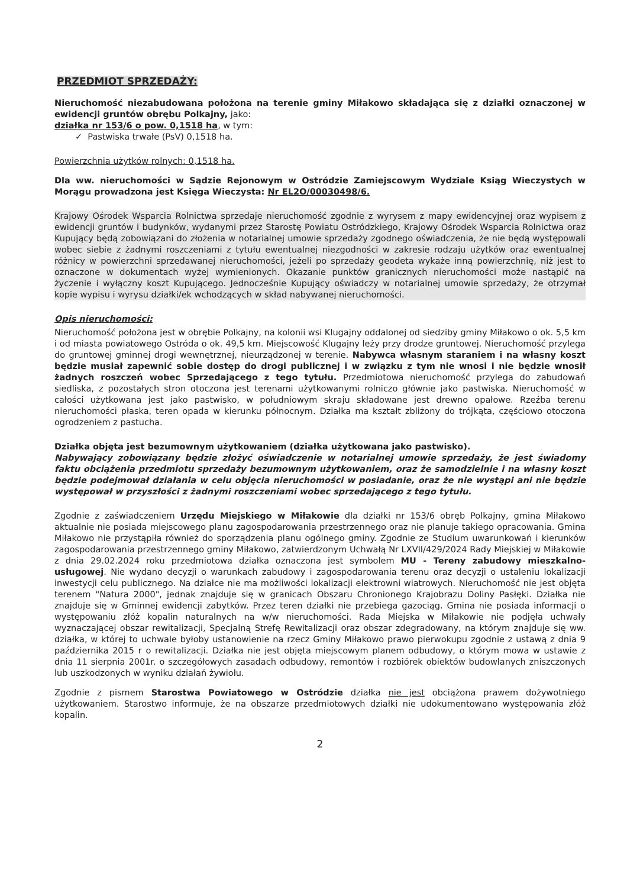PRZEDMIOT SPRZEDAŻY:
Nieruchomość niezabudowana położona na terenie gminy Miłakowo składająca się z działki oznaczonej w ewidencji gruntów obrębu Polkajny, jako:
działka nr 153/6 o pow. 0,1518 ha, w tym:
✓ Pastwiska trwałe (PsV) 0,1518 ha.
Powierzchnia użytków rolnych: 0,1518 ha.
Dla ww. nieruchomości w Sądzie Rejonowym w Ostródzie Zamiejscowym Wydziale Ksiąg Wieczystych w Morągu prowadzona jest Księga Wieczysta: Nr EL2O/00030498/6.
Krajowy Ośrodek Wsparcia Rolnictwa sprzedaje nieruchomość zgodnie z wyrysem z mapy ewidencyjnej oraz wypisem z ewidencji gruntów i budynków, wydanymi przez Starostę Powiatu Ostródzkiego, Krajowy Ośrodek Wsparcia Rolnictwa oraz Kupujący będą zobowiązani do złożenia w notarialnej umowie sprzedaży zgodnego oświadczenia, że nie będą występowali wobec siebie z żadnymi roszczeniami z tytułu ewentualnej niezgodności w zakresie rodzaju użytków oraz ewentualnej różnicy w powierzchni sprzedawanej nieruchomości, jeżeli po sprzedaży geodeta wykaże inną powierzchnię, niż jest to oznaczone w dokumentach wyżej wymienionych. Okazanie punktów granicznych nieruchomości może nastąpić na życzenie i wyłączny koszt Kupującego. Jednocześnie Kupujący oświadczy w notarialnej umowie sprzedaży, że otrzymał kopie wypisu i wyrysu działki/ek wchodzących w skład nabywanej nieruchomości.
Opis nieruchomości:
Nieruchomość położona jest w obrębie Polkajny, na kolonii wsi Klugajny oddalonej od siedziby gminy Miłakowo o ok. 5,5 km i od miasta powiatowego Ostróda o ok. 49,5 km. Miejscowość Klugajny leży przy drodze gruntowej. Nieruchomość przylega do gruntowej gminnej drogi wewnętrznej, nieurządzonej w terenie. Nabywca własnym staraniem i na własny koszt będzie musiał zapewnić sobie dostęp do drogi publicznej i w związku z tym nie wnosi i nie będzie wnosił żadnych roszczeń wobec Sprzedającego z tego tytułu. Przedmiotowa nieruchomość przylega do zabudowań siedliska, z pozostałych stron otoczona jest terenami użytkowanymi rolniczo głównie jako pastwiska. Nieruchomość w całości użytkowana jest jako pastwisko, w południowym skraju składowane jest drewno opałowe. Rzeźba terenu nieruchomości płaska, teren opada w kierunku północnym. Działka ma kształt zbliżony do trójkąta, częściowo otoczona ogrodzeniem z pastucha.
Działka objęta jest bezumownym użytkowaniem (działka użytkowana jako pastwisko).
Nabywający zobowiązany będzie złożyć oświadczenie w notarialnej umowie sprzedaży, że jest świadomy faktu obciążenia przedmiotu sprzedaży bezumownym użytkowaniem, oraz że samodzielnie i na własny koszt będzie podejmował działania w celu objęcia nieruchomości w posiadanie, oraz że nie wystąpi ani nie będzie występował w przyszłości z żadnymi roszczeniami wobec sprzedającego z tego tytułu.
Zgodnie z zaświadczeniem Urzędu Miejskiego w Miłakowie dla działki nr 153/6 obręb Polkajny, gmina Miłakowo aktualnie nie posiada miejscowego planu zagospodarowania przestrzennego oraz nie planuje takiego opracowania. Gmina Miłakowo nie przystąpiła również do sporządzenia planu ogólnego gminy. Zgodnie ze Studium uwarunkowań i kierunków zagospodarowania przestrzennego gminy Miłakowo, zatwierdzonym Uchwałą Nr LXVII/429/2024 Rady Miejskiej w Miłakowie z dnia 29.02.2024 roku przedmiotowa działka oznaczona jest symbolem MU - Tereny zabudowy mieszkalno-usługowej. Nie wydano decyzji o warunkach zabudowy i zagospodarowania terenu oraz decyzji o ustaleniu lokalizacji inwestycji celu publicznego. Na działce nie ma możliwości lokalizacji elektrowni wiatrowych. Nieruchomość nie jest objęta terenem "Natura 2000", jednak znajduje się w granicach Obszaru Chronionego Krajobrazu Doliny Pasłęki. Działka nie znajduje się w Gminnej ewidencji zabytków. Przez teren działki nie przebiega gazociąg. Gmina nie posiada informacji o występowaniu złóż kopalin naturalnych na w/w nieruchomości. Rada Miejska w Miłakowie nie podjęła uchwały wyznaczającej obszar rewitalizacji, Specjalną Strefę Rewitalizacji oraz obszar zdegradowany, na którym znajduje się ww. działka, w której to uchwale byłoby ustanowienie na rzecz Gminy Miłakowo prawo pierwokupu zgodnie z ustawą z dnia 9 października 2015 r o rewitalizacji. Działka nie jest objęta miejscowym planem odbudowy, o którym mowa w ustawie z dnia 11 sierpnia 2001r. o szczegółowych zasadach odbudowy, remontów i rozbiórek obiektów budowlanych zniszczonych lub uszkodzonych w wyniku działań żywiołu.
Zgodnie z pismem Starostwa Powiatowego w Ostródzie działka nie jest obciążona prawem dożywotniego użytkowaniem. Starostwo informuje, że na obszarze przedmiotowych działki nie udokumentowano występowania złóż kopalin.
2